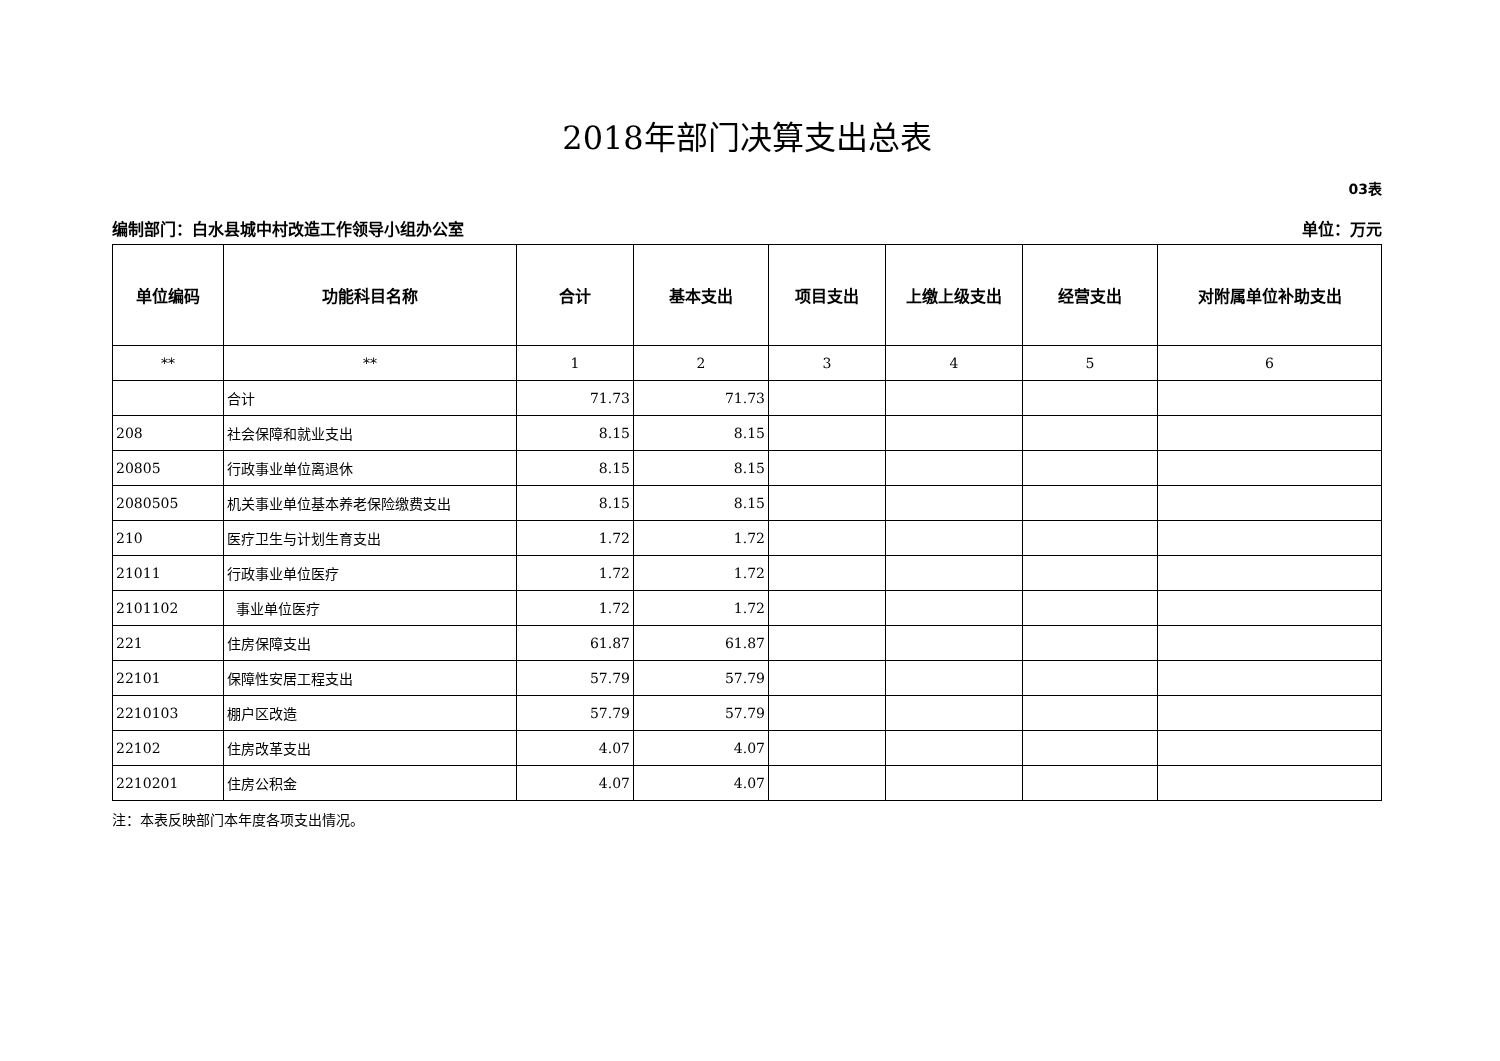2018年部门决算支出总表
03表
编制部门：白水县城中村改造工作领导小组办公室 单位：万元
| 单位编码 | 功能科目名称 | 合计 | 基本支出 | 项目支出 | 上缴上级支出 | 经营支出 | 对附属单位补助支出 |
| --- | --- | --- | --- | --- | --- | --- | --- |
| ** | ** | 1 | 2 | 3 | 4 | 5 | 6 |
| | 合计 | 71.73 | 71.73 | | | | |
| 208 | 社会保障和就业支出 | 8.15 | 8.15 | | | | |
| 20805 | 行政事业单位离退休 | 8.15 | 8.15 | | | | |
| 2080505 | 机关事业单位基本养老保险缴费支出 | 8.15 | 8.15 | | | | |
| 210 | 医疗卫生与计划生育支出 | 1.72 | 1.72 | | | | |
| 21011 | 行政事业单位医疗 | 1.72 | 1.72 | | | | |
| 2101102 | 事业单位医疗 | 1.72 | 1.72 | | | | |
| 221 | 住房保障支出 | 61.87 | 61.87 | | | | |
| 22101 | 保障性安居工程支出 | 57.79 | 57.79 | | | | |
| 2210103 | 棚户区改造 | 57.79 | 57.79 | | | | |
| 22102 | 住房改革支出 | 4.07 | 4.07 | | | | |
| 2210201 | 住房公积金 | 4.07 | 4.07 | | | | |
注：本表反映部门本年度各项支出情况。